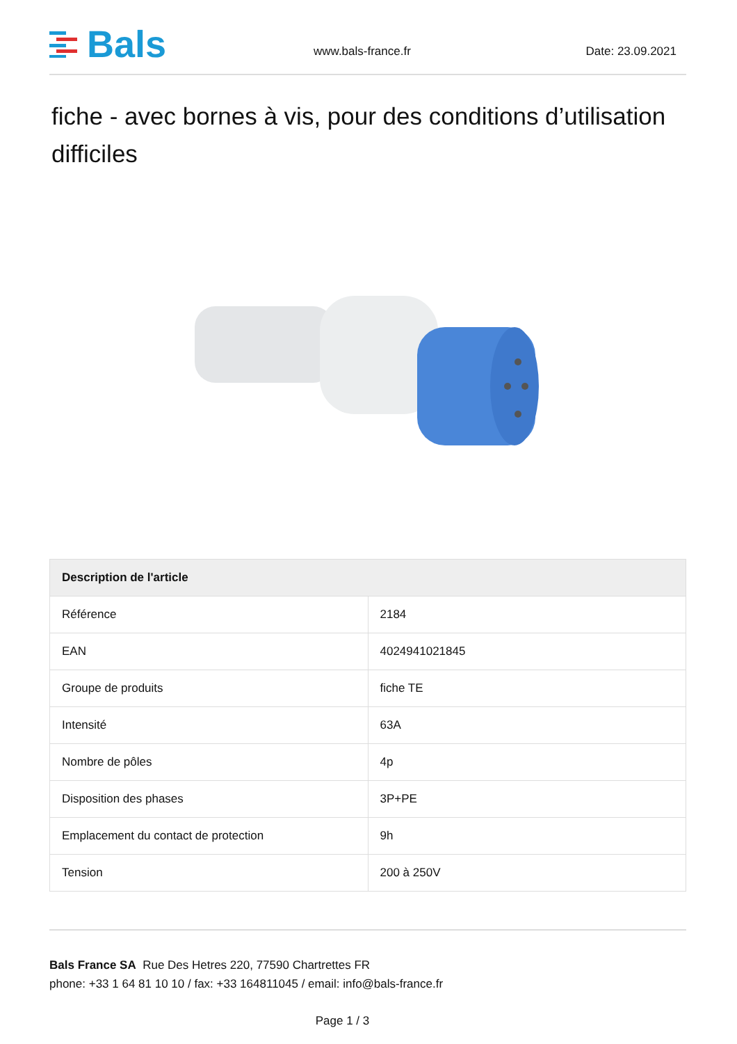Bals
www.bals-france.fr Date: 23.09.2021
fiche - avec bornes à vis, pour des conditions d’utilisation difficiles
| Description de l'article | |
| --- | --- |
| Référence | 2184 |
| EAN | 4024941021845 |
| Groupe de produits | fiche TE |
| Intensité | 63A |
| Nombre de pôles | 4p |
| Disposition des phases | 3P+PE |
| Emplacement du contact de protection | 9h |
| Tension | 200 à 250V |
Bals France SA Rue Des Hetres 220, 77590 Chartrettes FR
phone: +33 1 64 81 10 10 / fax: +33 164811045 / email: info@bals-france.fr
Page 1 / 3